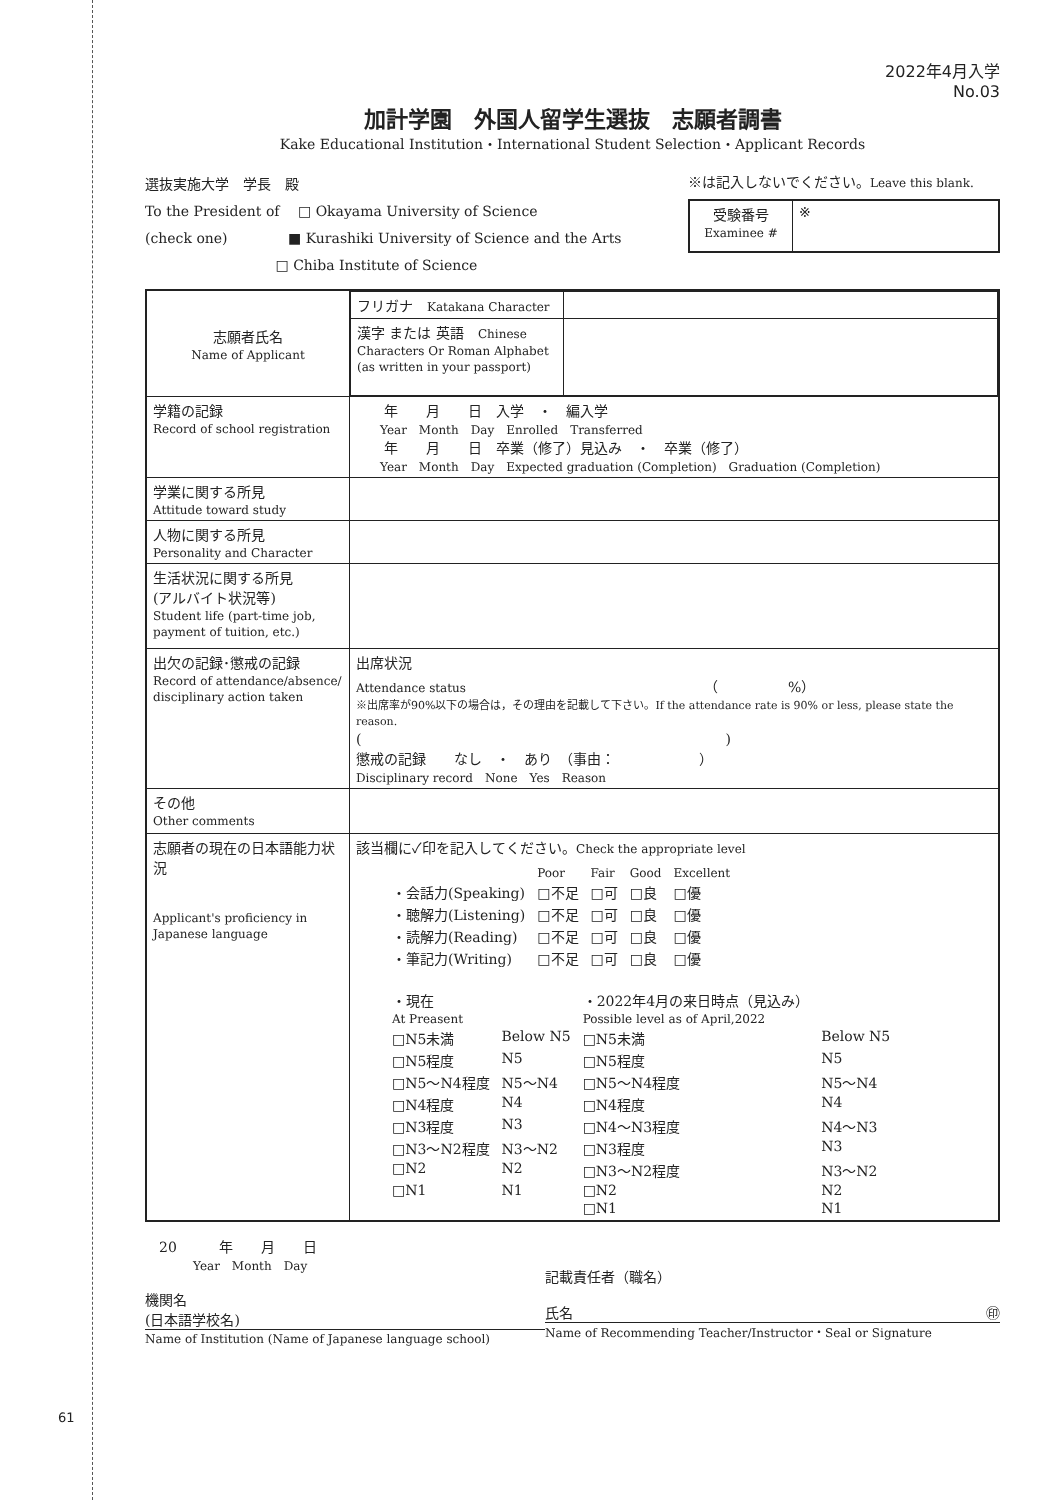61
2022年4月入学
No.03
加計学園　外国人留学生選抜　志願者調書
Kake Educational Institution・International Student Selection・Applicant Records
選抜実施大学　学長　殿
To the President of　 □ Okayama University of Science
(check one)　　　　 ■ Kurashiki University of Science and the Arts
　　　　　　　　　 □ Chiba Institute of Science
※は記入しないでください。Leave this blank.
| 受験番号 Examinee # | ※ |
| 志願者氏名 Name of Applicant | / フリガナ Katakana Character / / / 漢字 または 英語 Chinese Characters Or Roman Alphabet (as written in your passport) / / |
| 学籍の記録 Record of school registration | 年 月 日 入学 ・ 編入学 Year Month Day Enrolled Transferred 年 月 日 卒業（修了）見込み ・ 卒業（修了） Year Month Day Expected graduation (Completion) Graduation (Completion) |
| 学業に関する所見 Attitude toward study | |
| 人物に関する所見 Personality and Character | |
| 生活状況に関する所見 (アルバイト状況等) Student life (part-time job, payment of tuition, etc.) | |
| 出欠の記録･懲戒の記録 Record of attendance/absence/ disciplinary action taken | 出席状況 Attendance status （ %） ※出席率が90%以下の場合は，その理由を記載して下さい。If the attendance rate is 90% or less, please state the reason. ( ) 懲戒の記録 なし ・ あり （事由： ） Disciplinary record None Yes Reason |
| その他 Other comments | |
| 志願者の現在の日本語能力状況 Applicant's proficiency in Japanese language | 該当欄に✓印を記入してください。 Check the appropriate level / / Poor / Fair / Good / Excellent / / ・会話力(Speaking) / □不足 / □可 / □良 / □優 / / ・聴解力(Listening) / □不足 / □可 / □良 / □優 / / ・読解力(Reading) / □不足 / □可 / □良 / □優 / / ・筆記力(Writing) / □不足 / □可 / □良 / □優 / / ・現在 At Preasent / / ・2022年4月の来日時点（見込み） Possible level as of April,2022 / / / □N5未満 / Below N5 / □N5未満 / Below N5 / / □N5程度 / N5 / □N5程度 / N5 / / □N5〜N4程度 / N5〜N4 / □N5〜N4程度 / N5〜N4 / / □N4程度 / N4 / □N4程度 / N4 / / □N3程度 / N3 / □N4〜N3程度 / N4〜N3 / / □N3〜N2程度 / N3〜N2 / □N3程度 / N3 / / □N2 / N2 / □N3〜N2程度 / N3〜N2 / / □N1 / N1 / □N2 / N2 / / / / □N1 / N1 / |
　20　　　年　　月　　日
　　　　Year　Month　Day
機関名
(日本語学校名)
Name of Institution (Name of Japanese language school)
記載責任者（職名）
氏名 ㊞
Name of Recommending Teacher/Instructor・Seal or Signature